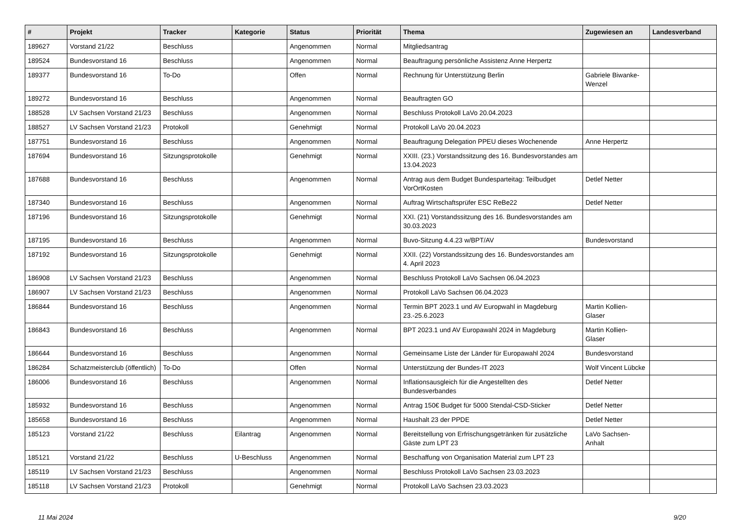| # | Projekt | Tracker | Kategorie | Status | Priorität | Thema | Zugewiesen an | Landesverband |
| --- | --- | --- | --- | --- | --- | --- | --- | --- |
| 189627 | Vorstand 21/22 | Beschluss | | Angenommen | Normal | Mitgliedsantrag | | |
| 189524 | Bundesvorstand 16 | Beschluss | | Angenommen | Normal | Beauftragung persönliche Assistenz Anne Herpertz | | |
| 189377 | Bundesvorstand 16 | To-Do | | Offen | Normal | Rechnung für Unterstützung Berlin | Gabriele Biwanke-Wenzel | |
| 189272 | Bundesvorstand 16 | Beschluss | | Angenommen | Normal | Beauftragten GO | | |
| 188528 | LV Sachsen Vorstand 21/23 | Beschluss | | Angenommen | Normal | Beschluss Protokoll LaVo 20.04.2023 | | |
| 188527 | LV Sachsen Vorstand 21/23 | Protokoll | | Genehmigt | Normal | Protokoll LaVo 20.04.2023 | | |
| 187751 | Bundesvorstand 16 | Beschluss | | Angenommen | Normal | Beauftragung Delegation PPEU dieses Wochenende | Anne Herpertz | |
| 187694 | Bundesvorstand 16 | Sitzungsprotokolle | | Genehmigt | Normal | XXIII. (23.) Vorstandssitzung des 16. Bundesvorstandes am 13.04.2023 | | |
| 187688 | Bundesvorstand 16 | Beschluss | | Angenommen | Normal | Antrag aus dem Budget Bundesparteitag: Teilbudget VorOrtKosten | Detlef Netter | |
| 187340 | Bundesvorstand 16 | Beschluss | | Angenommen | Normal | Auftrag Wirtschaftsprüfer ESC ReBe22 | Detlef Netter | |
| 187196 | Bundesvorstand 16 | Sitzungsprotokolle | | Genehmigt | Normal | XXI. (21) Vorstandssitzung des 16. Bundesvorstandes am 30.03.2023 | | |
| 187195 | Bundesvorstand 16 | Beschluss | | Angenommen | Normal | Buvo-Sitzung 4.4.23 w/BPT/AV | Bundesvorstand | |
| 187192 | Bundesvorstand 16 | Sitzungsprotokolle | | Genehmigt | Normal | XXII. (22) Vorstandssitzung des 16. Bundesvorstandes am 4. April 2023 | | |
| 186908 | LV Sachsen Vorstand 21/23 | Beschluss | | Angenommen | Normal | Beschluss Protokoll LaVo Sachsen 06.04.2023 | | |
| 186907 | LV Sachsen Vorstand 21/23 | Beschluss | | Angenommen | Normal | Protokoll LaVo Sachsen 06.04.2023 | | |
| 186844 | Bundesvorstand 16 | Beschluss | | Angenommen | Normal | Termin BPT 2023.1 und AV Europwahl in Magdeburg 23.-25.6.2023 | Martin Kollien-Glaser | |
| 186843 | Bundesvorstand 16 | Beschluss | | Angenommen | Normal | BPT 2023.1 und AV Europawahl 2024 in Magdeburg | Martin Kollien-Glaser | |
| 186644 | Bundesvorstand 16 | Beschluss | | Angenommen | Normal | Gemeinsame Liste der Länder für Europawahl 2024 | Bundesvorstand | |
| 186284 | Schatzmeisterclub (öffentlich) | To-Do | | Offen | Normal | Unterstützung der Bundes-IT 2023 | Wolf Vincent Lübcke | |
| 186006 | Bundesvorstand 16 | Beschluss | | Angenommen | Normal | Inflationsausgleich für die Angestellten des Bundesverbandes | Detlef Netter | |
| 185932 | Bundesvorstand 16 | Beschluss | | Angenommen | Normal | Antrag 150€ Budget für 5000 Stendal-CSD-Sticker | Detlef Netter | |
| 185658 | Bundesvorstand 16 | Beschluss | | Angenommen | Normal | Haushalt 23 der PPDE | Detlef Netter | |
| 185123 | Vorstand 21/22 | Beschluss | Eilantrag | Angenommen | Normal | Bereitstellung von Erfrischungsgetränken für zusätzliche Gäste zum LPT 23 | LaVo Sachsen-Anhalt | |
| 185121 | Vorstand 21/22 | Beschluss | U-Beschluss | Angenommen | Normal | Beschaffung von Organisation Material zum LPT 23 | | |
| 185119 | LV Sachsen Vorstand 21/23 | Beschluss | | Angenommen | Normal | Beschluss Protokoll LaVo Sachsen 23.03.2023 | | |
| 185118 | LV Sachsen Vorstand 21/23 | Protokoll | | Genehmigt | Normal | Protokoll LaVo Sachsen 23.03.2023 | | |
11 Mai 2024 9/20